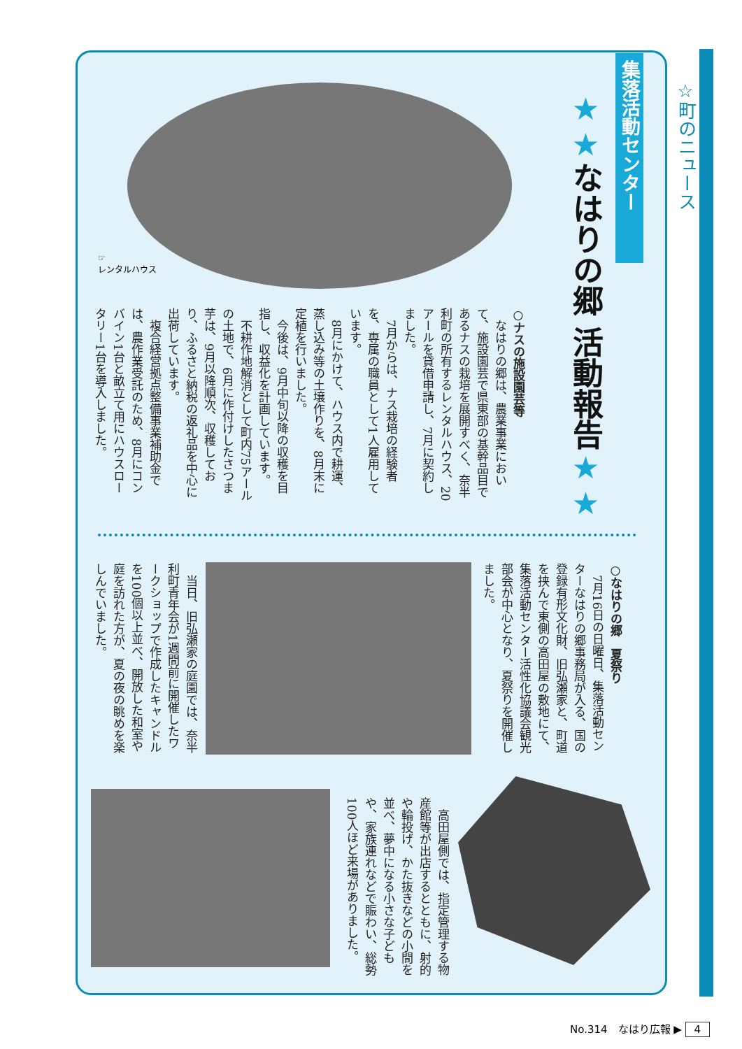☆町のニュース
集落活動センター
★★なはりの郷 活動報告★★
☞
レンタルハウス
○ナスの施設園芸等
　なはりの郷は、農業事業において、施設園芸で県東部の基幹品目であるナスの栽培を展開すべく、奈半利町の所有するレンタルハウス、20アールを貸借申請し、7月に契約しました。
　7月からは、ナス栽培の経験者を、専属の職員として1人雇用しています。
　8月にかけて、ハウス内で耕運、蒸し込み等の土壌作りを、8月末に定植を行いました。
　今後は、9月中旬以降の収穫を目指し、収益化を計画しています。
　不耕作地解消として町内75アールの土地で、6月に作付けしたさつま芋は、9月以降順次、収穫しており、ふるさと納税の返礼品を中心に出荷しています。
　複合経営拠点整備事業補助金では、農作業受託のため、8月にコンバイン1台と畝立て用にハウスロータリー1台を導入しました。
○なはりの郷　夏祭り
　7月16日の日曜日、集落活動センターなはりの郷事務局が入る、国の登録有形文化財、旧弘瀬家と、町道を挟んで東側の高田屋の敷地にて、集落活動センター活性化協議会観光部会が中心となり、夏祭りを開催しました。
　当日、旧弘瀬家の庭園では、奈半利町青年会が1週間前に開催したワークショップで作成したキャンドルを100個以上並べ、開放した和室や庭を訪れた方が、夏の夜の眺めを楽しんでいました。
　高田屋側では、指定管理する物産館等が出店するとともに、射的や輪投げ、かた抜きなどの小間を並べ、夢中になる小さな子どもや、家族連れなどで賑わい、総勢100人ほど来場がありました。
No.314　なはり広報 ▶ 4